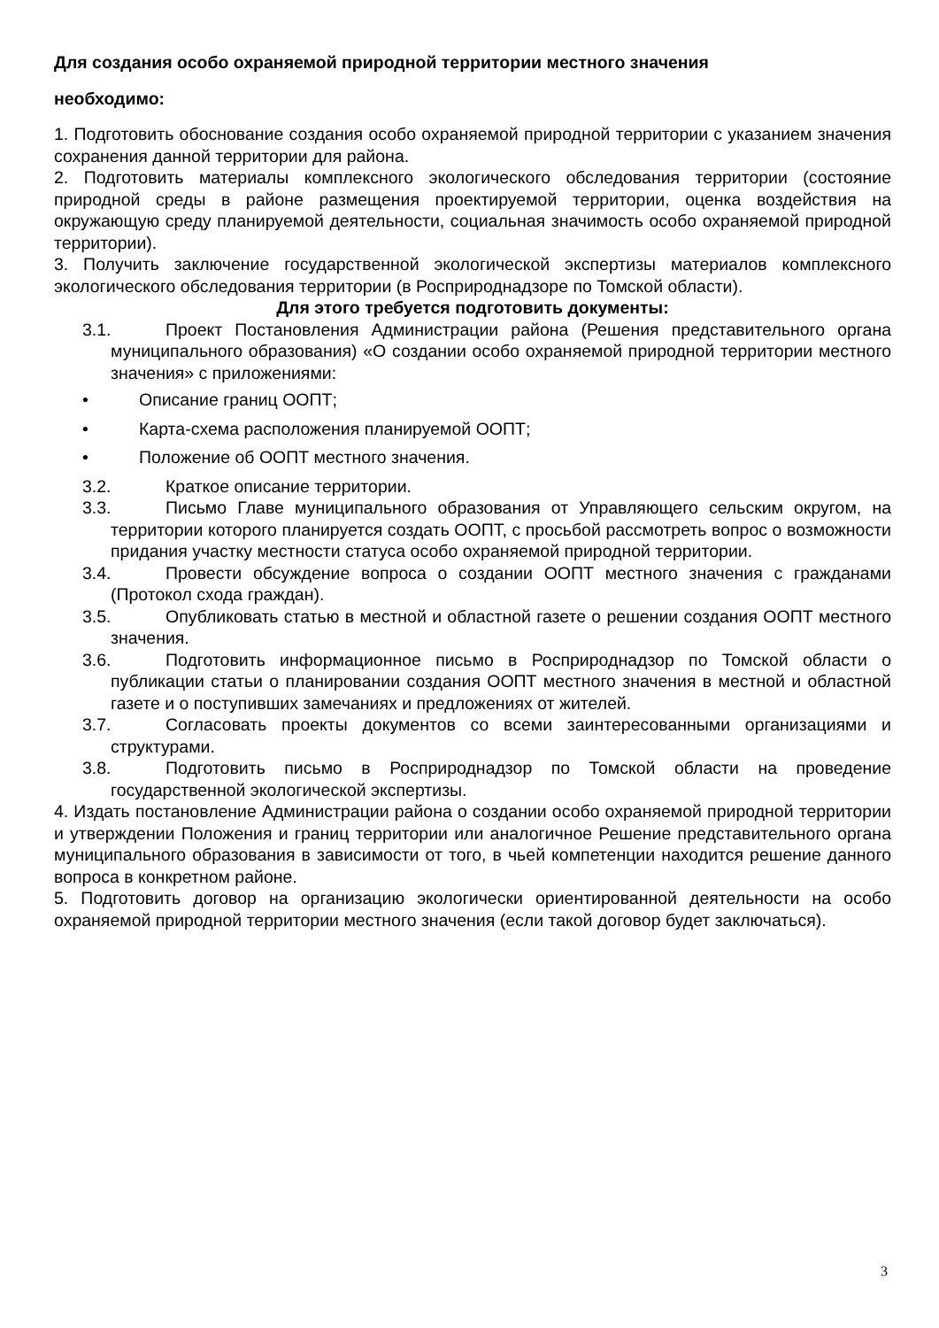Для создания особо охраняемой природной территории местного значения
необходимо:
1. Подготовить обоснование создания особо охраняемой природной территории с указанием значения сохранения данной территории для района.
2. Подготовить материалы комплексного экологического обследования территории (состояние природной среды в районе размещения проектируемой территории, оценка воздействия на окружающую среду планируемой деятельности, социальная значимость особо охраняемой природной территории).
3. Получить заключение государственной экологической экспертизы материалов комплексного экологического обследования территории (в Росприроднадзоре по Томской области).
Для этого требуется подготовить документы:
3.1. Проект Постановления Администрации района (Решения представительного органа муниципального образования) «О создании особо охраняемой природной территории местного значения» с приложениями:
• Описание границ ООПТ;
• Карта-схема расположения планируемой ООПТ;
• Положение об ООПТ местного значения.
3.2. Краткое описание территории.
3.3. Письмо Главе муниципального образования от Управляющего сельским округом, на территории которого планируется создать ООПТ, с просьбой рассмотреть вопрос о возможности придания участку местности статуса особо охраняемой природной территории.
3.4. Провести обсуждение вопроса о создании ООПТ местного значения с гражданами (Протокол схода граждан).
3.5. Опубликовать статью в местной и областной газете о решении создания ООПТ местного значения.
3.6. Подготовить информационное письмо в Росприроднадзор по Томской области о публикации статьи о планировании создания ООПТ местного значения в местной и областной газете и о поступивших замечаниях и предложениях от жителей.
3.7. Согласовать проекты документов со всеми заинтересованными организациями и структурами.
3.8. Подготовить письмо в Росприроднадзор по Томской области на проведение государственной экологической экспертизы.
4. Издать постановление Администрации района о создании особо охраняемой природной территории и утверждении Положения и границ территории или аналогичное Решение представительного органа муниципального образования в зависимости от того, в чьей компетенции находится решение данного вопроса в конкретном районе.
5. Подготовить договор на организацию экологически ориентированной деятельности на особо охраняемой природной территории местного значения (если такой договор будет заключаться).
3